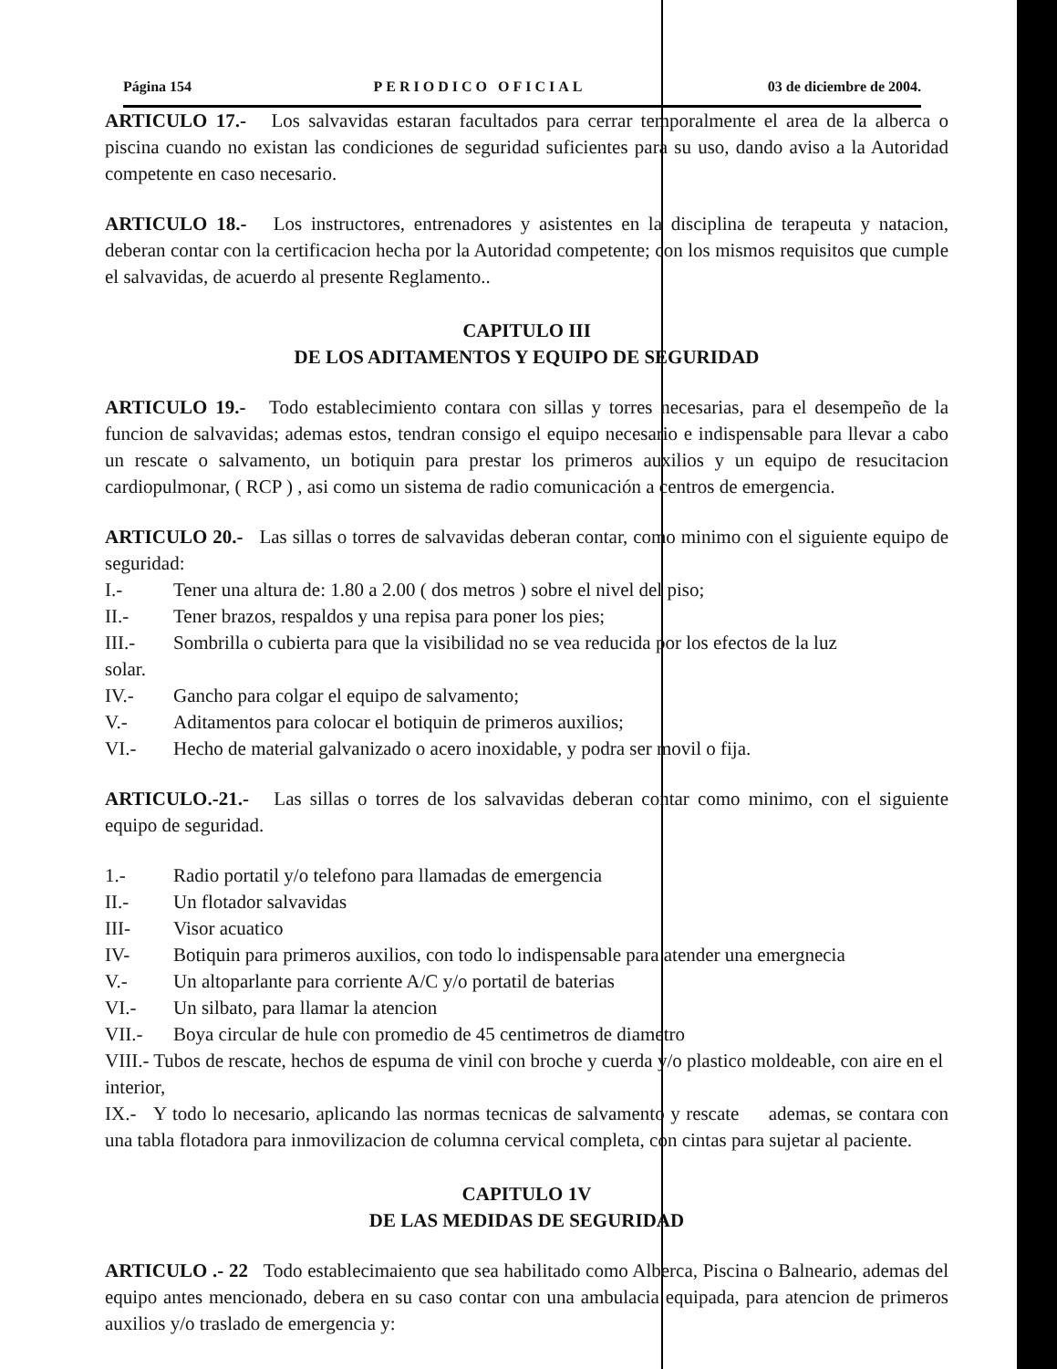Página 154 PERIODICO OFICIAL 03 de diciembre de 2004.
ARTICULO 17.- Los salvavidas estaran facultados para cerrar temporalmente el area de la alberca o piscina cuando no existan las condiciones de seguridad suficientes para su uso, dando aviso a la Autoridad competente en caso necesario.
ARTICULO 18.- Los instructores, entrenadores y asistentes en la disciplina de terapeuta y natacion, deberan contar con la certificacion hecha por la Autoridad competente; con los mismos requisitos que cumple el salvavidas, de acuerdo al presente Reglamento..
CAPITULO III
DE LOS ADITAMENTOS Y EQUIPO DE SEGURIDAD
ARTICULO 19.- Todo establecimiento contara con sillas y torres necesarias, para el desempeño de la funcion de salvavidas; ademas estos, tendran consigo el equipo necesario e indispensable para llevar a cabo un rescate o salvamento, un botiquin para prestar los primeros auxilios y un equipo de resucitacion cardiopulmonar, ( RCP ) , asi como un sistema de radio comunicación a centros de emergencia.
ARTICULO 20.- Las sillas o torres de salvavidas deberan contar, como minimo con el siguiente equipo de seguridad:
I.- Tener una altura de: 1.80 a 2.00 ( dos metros ) sobre el nivel del piso;
II.- Tener brazos, respaldos y una repisa para poner los pies;
III.- Sombrilla o cubierta para que la visibilidad no se vea reducida por los efectos de la luz
solar.
IV.- Gancho para colgar el equipo de salvamento;
V.- Aditamentos para colocar el botiquin de primeros auxilios;
VI.- Hecho de material galvanizado o acero inoxidable, y podra ser movil o fija.
ARTICULO.-21.- Las sillas o torres de los salvavidas deberan contar como minimo, con el siguiente equipo de seguridad.
1.- Radio portatil y/o telefono para llamadas de emergencia
II.- Un flotador salvavidas
III- Visor acuatico
IV- Botiquin para primeros auxilios, con todo lo indispensable para atender una emergnecia
V.- Un altoparlante para corriente A/C y/o portatil de baterias
VI.- Un silbato, para llamar la atencion
VII.- Boya circular de hule con promedio de 45 centimetros de diametro
VIII.- Tubos de rescate, hechos de espuma de vinil con broche y cuerda y/o plastico moldeable, con aire en el interior,
IX.- Y todo lo necesario, aplicando las normas tecnicas de salvamento y rescate ademas, se contara con una tabla flotadora para inmovilizacion de columna cervical completa, con cintas para sujetar al paciente.
CAPITULO 1V
DE LAS MEDIDAS DE SEGURIDAD
ARTICULO .- 22 Todo establecimaiento que sea habilitado como Alberca, Piscina o Balneario, ademas del equipo antes mencionado, debera en su caso contar con una ambulacia equipada, para atencion de primeros auxilios y/o traslado de emergencia y: